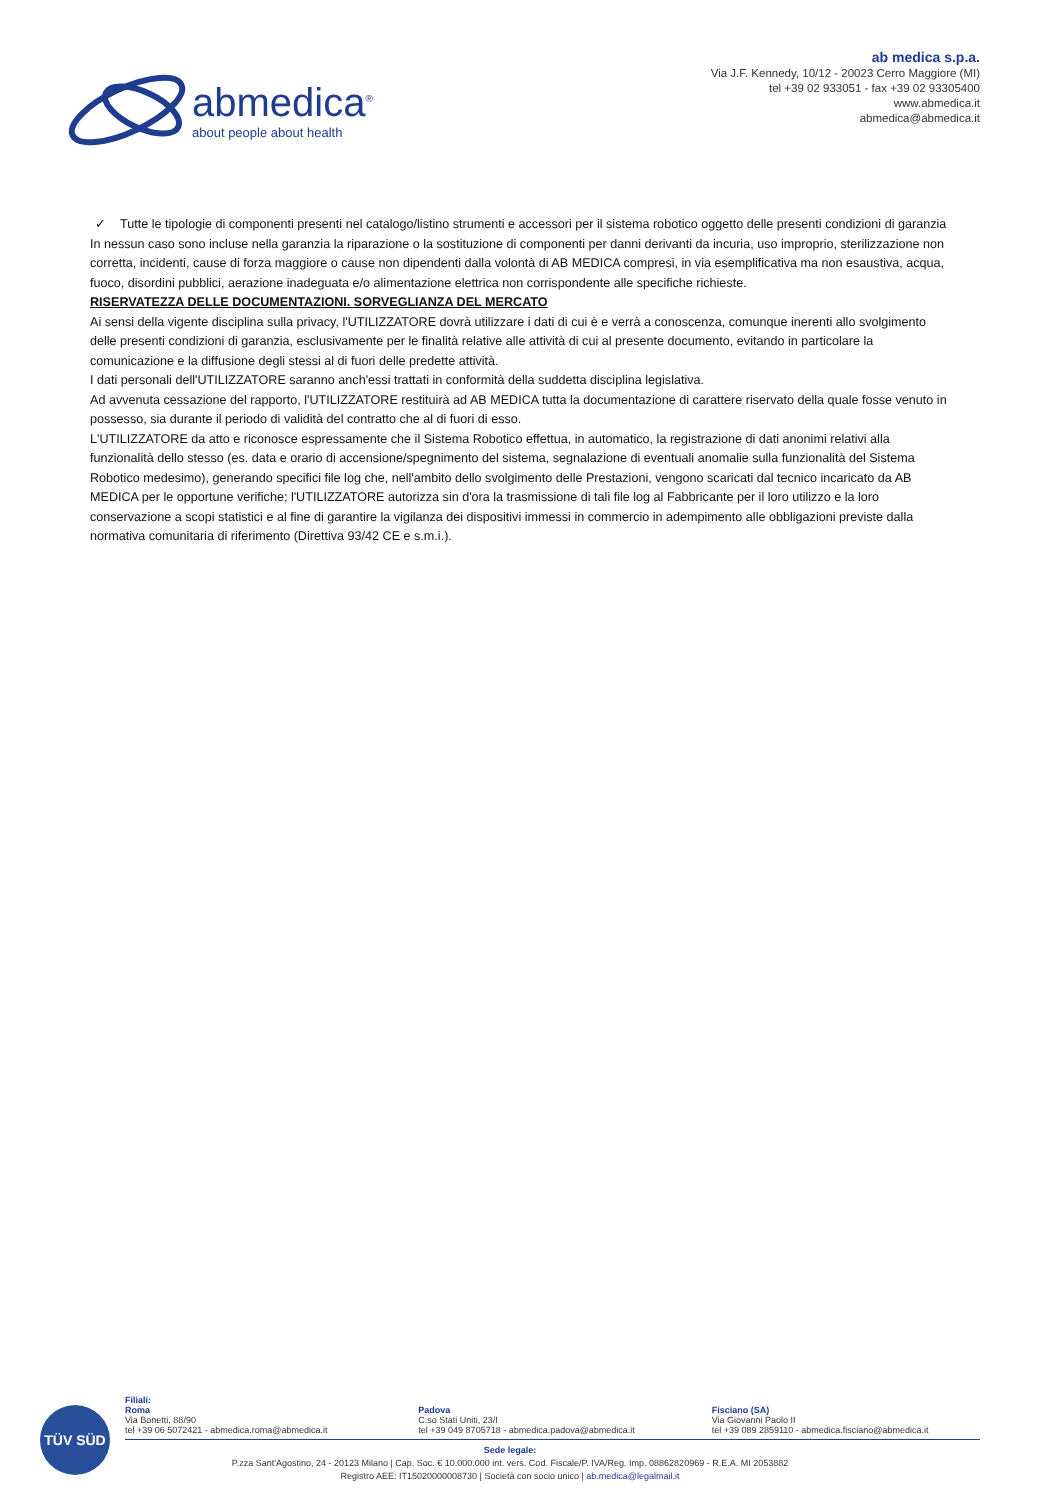abmedica<sup>®</sup>
about people about health
ab medica s.p.a.
Via J.F. Kennedy, 10/12 - 20023 Cerro Maggiore (MI)
tel +39 02 933051 - fax +39 02 93305400
www.abmedica.it
abmedica@abmedica.it
✓ Tutte le tipologie di componenti presenti nel catalogo/listino strumenti e accessori per il sistema robotico oggetto delle presenti condizioni di garanzia
In nessun caso sono incluse nella garanzia la riparazione o la sostituzione di componenti per danni derivanti da incuria, uso improprio, sterilizzazione non corretta, incidenti, cause di forza maggiore o cause non dipendenti dalla volontà di AB MEDICA compresi, in via esemplificativa ma non esaustiva, acqua, fuoco, disordini pubblici, aerazione inadeguata e/o alimentazione elettrica non corrispondente alle specifiche richieste.
RISERVATEZZA DELLE DOCUMENTAZIONI. SORVEGLIANZA DEL MERCATO
Ai sensi della vigente disciplina sulla privacy, l'UTILIZZATORE dovrà utilizzare i dati di cui è e verrà a conoscenza, comunque inerenti allo svolgimento delle presenti condizioni di garanzia, esclusivamente per le finalità relative alle attività di cui al presente documento, evitando in particolare la comunicazione e la diffusione degli stessi al di fuori delle predette attività.
I dati personali dell'UTILIZZATORE saranno anch'essi trattati in conformità della suddetta disciplina legislativa.
Ad avvenuta cessazione del rapporto, l'UTILIZZATORE restituirà ad AB MEDICA tutta la documentazione di carattere riservato della quale fosse venuto in possesso, sia durante il periodo di validità del contratto che al di fuori di esso.
L'UTILIZZATORE da atto e riconosce espressamente che il Sistema Robotico effettua, in automatico, la registrazione di dati anonimi relativi alla funzionalità dello stesso (es. data e orario di accensione/spegnimento del sistema, segnalazione di eventuali anomalie sulla funzionalità del Sistema Robotico medesimo), generando specifici file log che, nell'ambito dello svolgimento delle Prestazioni, vengono scaricati dal tecnico incaricato da AB MEDICA per le opportune verifiche; l'UTILIZZATORE autorizza sin d'ora la trasmissione di tali file log al Fabbricante per il loro utilizzo e la loro conservazione a scopi statistici e al fine di garantire la vigilanza dei dispositivi immessi in commercio in adempimento alle obbligazioni previste dalla normativa comunitaria di riferimento (Direttiva 93/42 CE e s.m.i.).
TÜV SÜD
Filiali:
Roma
Via Bonetti, 88/90
tel +39 06 5072421 - abmedica.roma@abmedica.it
Padova
C.so Stati Uniti, 23/I
tel +39 049 8705718 - abmedica.padova@abmedica.it
Fisciano (SA)
Via Giovanni Paolo II
tel +39 089 2859110 - abmedica.fisciano@abmedica.it
Sede legale:
P.zza Sant'Agostino, 24 - 20123 Milano | Cap. Soc. € 10.000.000 int. vers. Cod. Fiscale/P. IVA/Reg. Imp. 08862820969 - R.E.A. MI 2053882
Registro AEE: IT15020000008730 | Società con socio unico | ab.medica@legalmail.it